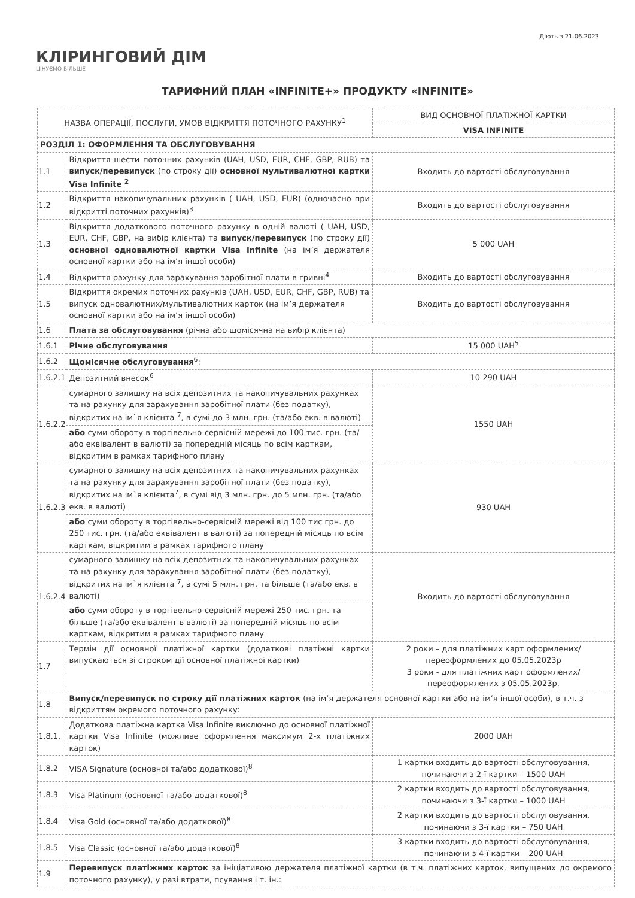КЛІРИНГОВИЙ ДІМ
ЦІНУЄМО БІЛЬШЕ
Діють з 21.06.2023
ТАРИФНИЙ ПЛАН «INFINITE+» ПРОДУКТУ «INFINITE»
| НАЗВА ОПЕРАЦІЇ, ПОСЛУГИ, УМОВ ВІДКРИТТЯ ПОТОЧНОГО РАХУНКУ<sup>1</sup> | | ВИД ОСНОВНОЇ ПЛАТІЖНОЇ КАРТКИ |
| | | VISA INFINITE |
| РОЗДІЛ 1: ОФОРМЛЕННЯ ТА ОБСЛУГОВУВАННЯ | | |
| 1.1 | Відкриття шести поточних рахунків (UAH, USD, EUR, CHF, GBP, RUB) та випуск/перевипуск (по строку дії) основної мультивалютної картки Visa Infinite <sup>2</sup> | Входить до вартості обслуговування |
| 1.2 | Відкриття накопичувальних рахунків ( UAH, USD, EUR) (одночасно при відкритті поточних рахунків)<sup>3</sup> | Входить до вартості обслуговування |
| 1.3 | Відкриття додаткового поточного рахунку в одній валюті ( UAH, USD, EUR, CHF, GBP, на вибір клієнта) та випуск/перевипуск (по строку дії) основної одновалютної картки Visa Infinite (на ім’я держателя основної картки або на ім’я іншої особи) | 5 000 UAH |
| 1.4 | Відкриття рахунку для зарахування заробітної плати в гривні<sup>4</sup> | Входить до вартості обслуговування |
| 1.5 | Відкриття окремих поточних рахунків (UAH, USD, EUR, CHF, GBP, RUB) та випуск одновалютних/мультивалютних карток (на ім’я держателя основної картки або на ім’я іншої особи) | Входить до вартості обслуговування |
| 1.6 | Плата за обслуговування (річна або щомісячна на вибір клієнта) | |
| 1.6.1 | Річне обслуговування | 15 000 UAH<sup>5</sup> |
| 1.6.2 | Щомісячне обслуговування<sup>6</sup>: | |
| 1.6.2.1 | Депозитний внесок<sup>6</sup> | 10 290 UAH |
| 1.6.2.2 | сумарного залишку на всіх депозитних та накопичувальних рахунках та на рахунку для зарахування заробітної плати (без податку), відкритих на ім`я клієнта <sup>7</sup>, в сумі до 3 млн. грн. (та/або екв. в валюті) | 1550 UAH |
| | або суми обороту в торгівельно-сервісній мережі до 100 тис. грн. (та/або еквівалент в валюті) за попередній місяць по всім карткам, відкритим в рамках тарифного плану | |
| 1.6.2.3 | сумарного залишку на всіх депозитних та накопичувальних рахунках та на рахунку для зарахування заробітної плати (без податку), відкритих на ім`я клієнта<sup>7</sup>, в сумі від 3 млн. грн. до 5 млн. грн. (та/або екв. в валюті) | 930 UAH |
| | або суми обороту в торгівельно-сервісній мережі від 100 тис грн. до 250 тис. грн. (та/або еквівалент в валюті) за попередній місяць по всім карткам, відкритим в рамках тарифного плану | |
| 1.6.2.4 | сумарного залишку на всіх депозитних та накопичувальних рахунках та на рахунку для зарахування заробітної плати (без податку), відкритих на ім`я клієнта <sup>7</sup>, в сумі 5 млн. грн. та більше (та/або екв. в валюті) | Входить до вартості обслуговування |
| | або суми обороту в торгівельно-сервісній мережі 250 тис. грн. та більше (та/або еквівалент в валюті) за попередній місяць по всім карткам, відкритим в рамках тарифного плану | |
| 1.7 | Термін дії основної платіжної картки (додаткові платіжні картки випускаються зі строком дії основної платіжної картки) | 2 роки – для платіжних карт оформлених/переоформлених до 05.05.2023р 3 роки - для платіжних карт оформлених/переоформлених з 05.05.2023р. |
| 1.8 | Випуск/перевипуск по строку дії платіжних карток (на ім’я держателя основної картки або на ім’я іншої особи), в т.ч. з відкриттям окремого поточного рахунку: | |
| 1.8.1. | Додаткова платіжна картка Visa Infinite виключно до основної платіжної картки Visa Infinite (можливе оформлення максимум 2-х платіжних карток) | 2000 UAH |
| 1.8.2 | VISA Signature (основної та/або додаткової)<sup>8</sup> | 1 картки входить до вартості обслуговування, починаючи з 2-ї картки – 1500 UAH |
| 1.8.3 | Visa Platinum (основної та/або додаткової)<sup>8</sup> | 2 картки входить до вартості обслуговування, починаючи з 3-ї картки – 1000 UAH |
| 1.8.4 | Visa Gold (основної та/або додаткової)<sup>8</sup> | 2 картки входить до вартості обслуговування, починаючи з 3-ї картки – 750 UAH |
| 1.8.5 | Visa Classic (основної та/або додаткової)<sup>8</sup> | 3 картки входить до вартості обслуговування, починаючи з 4-ї картки – 200 UAH |
| 1.9 | Перевипуск платіжних карток за ініціативою держателя платіжної картки (в т.ч. платіжних карток, випущених до окремого поточного рахунку), у разі втрати, псування і т. ін.: | |